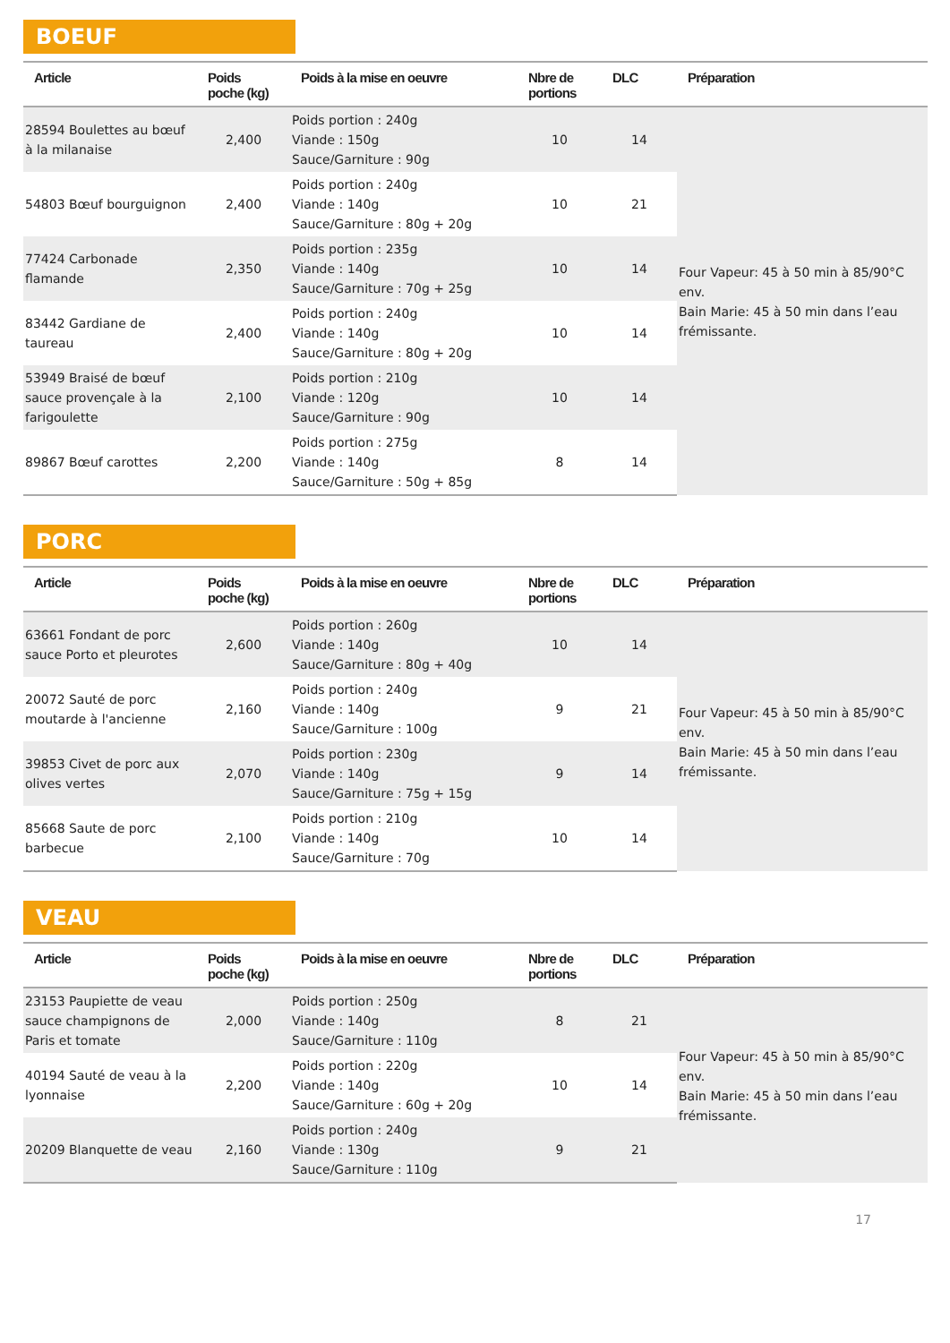BOEUF
| Article | Poids poche (kg) | Poids à la mise en oeuvre | Nbre de portions | DLC | Préparation |
| --- | --- | --- | --- | --- | --- |
| 28594 Boulettes au bœuf à la milanaise | 2,400 | Poids portion : 240g Viande : 150g Sauce/Garniture : 90g | 10 | 14 | Four Vapeur: 45 à 50 min à 85/90°C env. Bain Marie: 45 à 50 min dans l’eau frémissante. |
| 54803 Bœuf bourguignon | 2,400 | Poids portion : 240g Viande : 140g Sauce/Garniture : 80g + 20g | 10 | 21 | |
| 77424 Carbonade flamande | 2,350 | Poids portion : 235g Viande : 140g Sauce/Garniture : 70g + 25g | 10 | 14 | |
| 83442 Gardiane de taureau | 2,400 | Poids portion : 240g Viande : 140g Sauce/Garniture : 80g + 20g | 10 | 14 | |
| 53949 Braisé de bœuf sauce provençale à la farigoulette | 2,100 | Poids portion : 210g Viande : 120g Sauce/Garniture : 90g | 10 | 14 | |
| 89867 Bœuf carottes | 2,200 | Poids portion : 275g Viande : 140g Sauce/Garniture : 50g + 85g | 8 | 14 | |
PORC
| Article | Poids poche (kg) | Poids à la mise en oeuvre | Nbre de portions | DLC | Préparation |
| --- | --- | --- | --- | --- | --- |
| 63661 Fondant de porc sauce Porto et pleurotes | 2,600 | Poids portion : 260g Viande : 140g Sauce/Garniture : 80g + 40g | 10 | 14 | Four Vapeur: 45 à 50 min à 85/90°C env. Bain Marie: 45 à 50 min dans l’eau frémissante. |
| 20072 Sauté de porc moutarde à l'ancienne | 2,160 | Poids portion : 240g Viande : 140g Sauce/Garniture : 100g | 9 | 21 | |
| 39853 Civet de porc aux olives vertes | 2,070 | Poids portion : 230g Viande : 140g Sauce/Garniture : 75g + 15g | 9 | 14 | |
| 85668 Saute de porc barbecue | 2,100 | Poids portion : 210g Viande : 140g Sauce/Garniture : 70g | 10 | 14 | |
VEAU
| Article | Poids poche (kg) | Poids à la mise en oeuvre | Nbre de portions | DLC | Préparation |
| --- | --- | --- | --- | --- | --- |
| 23153 Paupiette de veau sauce champignons de Paris et tomate | 2,000 | Poids portion : 250g Viande : 140g Sauce/Garniture : 110g | 8 | 21 | Four Vapeur: 45 à 50 min à 85/90°C env. Bain Marie: 45 à 50 min dans l’eau frémissante. |
| 40194 Sauté de veau à la lyonnaise | 2,200 | Poids portion : 220g Viande : 140g Sauce/Garniture : 60g + 20g | 10 | 14 | |
| 20209 Blanquette de veau | 2,160 | Poids portion : 240g Viande : 130g Sauce/Garniture : 110g | 9 | 21 | |
17